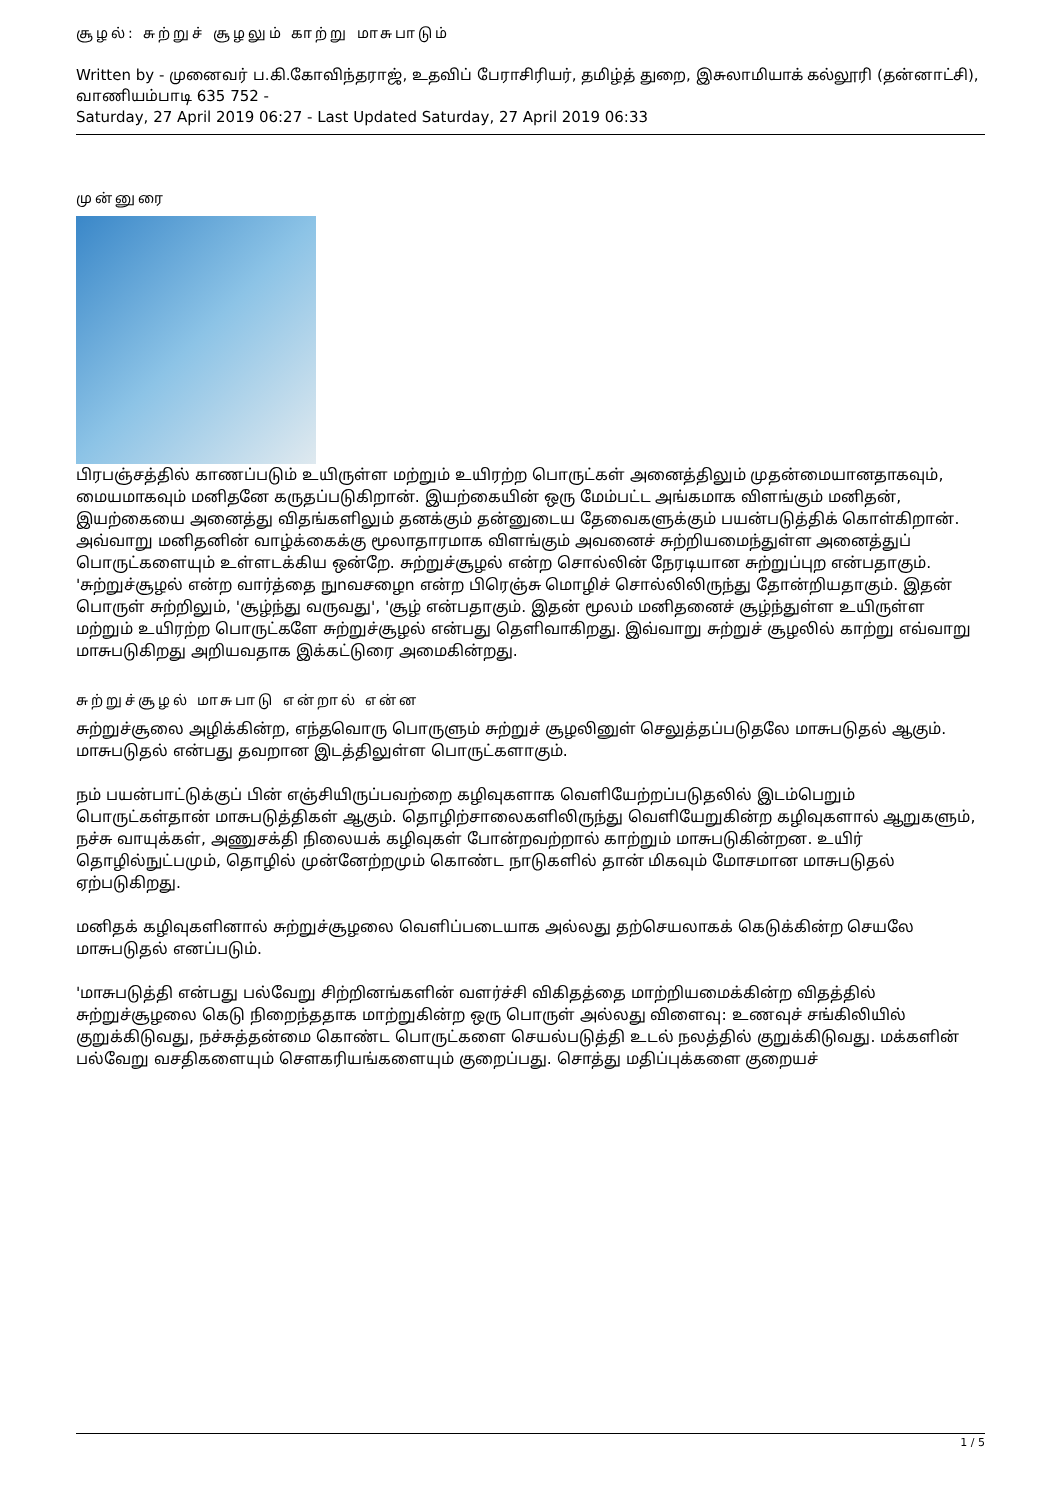சூழல்: சுற்றுச் சூழலும் காற்று மாசுபாடும்
Written by - முனைவர் ப.கி.கோவிந்தராஜ், உதவிப் பேராசிரியர், தமிழ்த் துறை, இசுலாமியாக் கல்லூரி (தன்னாட்சி), வாணியம்பாடி 635 752 -
Saturday, 27 April 2019 06:27 - Last Updated Saturday, 27 April 2019 06:33
முன்னுரை
பிரபஞ்சத்தில் காணப்படும் உயிருள்ள மற்றும் உயிரற்ற பொருட்கள் அனைத்திலும் முதன்மையானதாகவும், மையமாகவும் மனிதனே கருதப்படுகிறான். இயற்கையின் ஒரு மேம்பட்ட அங்கமாக விளங்கும் மனிதன், இயற்கையை அனைத்து விதங்களிலும் தனக்கும் தன்னுடைய தேவைகளுக்கும் பயன்படுத்திக் கொள்கிறான். அவ்வாறு மனிதனின் வாழ்க்கைக்கு மூலாதாரமாக விளங்கும் அவனைச் சுற்றியமைந்துள்ள அனைத்துப் பொருட்களையும் உள்ளடக்கிய ஒன்றே. சுற்றுச்சூழல் என்ற சொல்லின் நேரடியான சுற்றுப்புற என்பதாகும். 'சுற்றுச்சூழல் என்ற வார்த்தை நுnவசழைn என்ற பிரெஞ்சு மொழிச் சொல்லிலிருந்து தோன்றியதாகும். இதன் பொருள் சுற்றிலும், 'சூழ்ந்து வருவது', 'சூழ் என்பதாகும். இதன் மூலம் மனிதனைச் சூழ்ந்துள்ள உயிருள்ள மற்றும் உயிரற்ற பொருட்களே சுற்றுச்சூழல் என்பது தெளிவாகிறது. இவ்வாறு சுற்றுச் சூழலில் காற்று எவ்வாறு மாசுபடுகிறது அறியவதாக இக்கட்டுரை அமைகின்றது.
சுற்றுச்சூழல் மாசுபாடு என்றால் என்ன
சுற்றுச்சூலை அழிக்கின்ற, எந்தவொரு பொருளும் சுற்றுச் சூழலினுள் செலுத்தப்படுதலே மாசுபடுதல் ஆகும். மாசுபடுதல் என்பது தவறான இடத்திலுள்ள பொருட்களாகும்.
நம் பயன்பாட்டுக்குப் பின் எஞ்சியிருப்பவற்றை கழிவுகளாக வெளியேற்றப்படுதலில் இடம்பெறும் பொருட்கள்தான் மாசுபடுத்திகள் ஆகும். தொழிற்சாலைகளிலிருந்து வெளியேறுகின்ற கழிவுகளால் ஆறுகளும், நச்சு வாயுக்கள், அணுசக்தி நிலையக் கழிவுகள் போன்றவற்றால் காற்றும் மாசுபடுகின்றன. உயிர் தொழில்நுட்பமும், தொழில் முன்னேற்றமும் கொண்ட நாடுகளில் தான் மிகவும் மோசமான மாசுபடுதல் ஏற்படுகிறது.
மனிதக் கழிவுகளினால் சுற்றுச்சூழலை வெளிப்படையாக அல்லது தற்செயலாகக் கெடுக்கின்ற செயலே மாசுபடுதல் எனப்படும்.
'மாசுபடுத்தி என்பது பல்வேறு சிற்றினங்களின் வளர்ச்சி விகிதத்தை மாற்றியமைக்கின்ற விதத்தில் சுற்றுச்சூழலை கெடு நிறைந்ததாக மாற்றுகின்ற ஒரு பொருள் அல்லது விளைவு: உணவுச் சங்கிலியில் குறுக்கிடுவது, நச்சுத்தன்மை கொண்ட பொருட்களை செயல்படுத்தி உடல் நலத்தில் குறுக்கிடுவது. மக்களின் பல்வேறு வசதிகளையும் சௌகரியங்களையும் குறைப்பது. சொத்து மதிப்புக்களை குறையச்
1 / 5